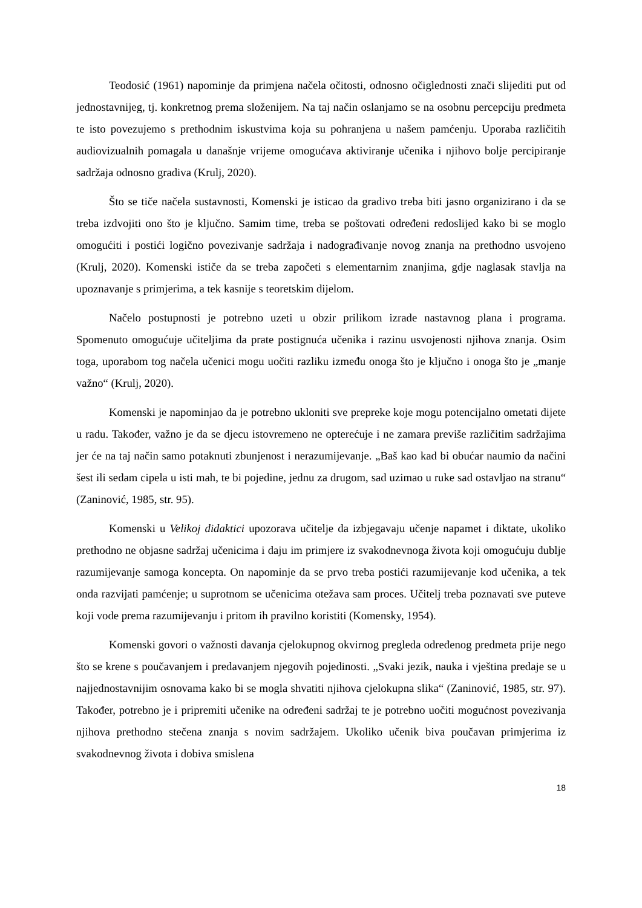Teodosić (1961) napominje da primjena načela očitosti, odnosno očiglednosti znači slijediti put od jednostavnijeg, tj. konkretnog prema složenijem. Na taj način oslanjamo se na osobnu percepciju predmeta te isto povezujemo s prethodnim iskustvima koja su pohranjena u našem pamćenju. Uporaba različitih audiovizualnih pomagala u današnje vrijeme omogućava aktiviranje učenika i njihovo bolje percipiranje sadržaja odnosno gradiva (Krulj, 2020).
Što se tiče načela sustavnosti, Komenski je isticao da gradivo treba biti jasno organizirano i da se treba izdvojiti ono što je ključno. Samim time, treba se poštovati određeni redoslijed kako bi se moglo omogućiti i postići logično povezivanje sadržaja i nadograđivanje novog znanja na prethodno usvojeno (Krulj, 2020). Komenski ističe da se treba započeti s elementarnim znanjima, gdje naglasak stavlja na upoznavanje s primjerima, a tek kasnije s teoretskim dijelom.
Načelo postupnosti je potrebno uzeti u obzir prilikom izrade nastavnog plana i programa. Spomenuto omogućuje učiteljima da prate postignuća učenika i razinu usvojenosti njihova znanja. Osim toga, uporabom tog načela učenici mogu uočiti razliku između onoga što je ključno i onoga što je „manje važno“ (Krulj, 2020).
Komenski je napominjao da je potrebno ukloniti sve prepreke koje mogu potencijalno ometati dijete u radu. Također, važno je da se djecu istovremeno ne opterećuje i ne zamara previše različitim sadržajima jer će na taj način samo potaknuti zbunjenost i nerazumijevanje. „Baš kao kad bi obućar naumio da načini šest ili sedam cipela u isti mah, te bi pojedine, jednu za drugom, sad uzimao u ruke sad ostavljao na stranu“ (Zaninović, 1985, str. 95).
Komenski u Velikoj didaktici upozorava učitelje da izbjegavaju učenje napamet i diktate, ukoliko prethodno ne objasne sadržaj učenicima i daju im primjere iz svakodnevnoga života koji omogućuju dublje razumijevanje samoga koncepta. On napominje da se prvo treba postići razumijevanje kod učenika, a tek onda razvijati pamćenje; u suprotnom se učenicima otežava sam proces. Učitelj treba poznavati sve puteve koji vode prema razumijevanju i pritom ih pravilno koristiti (Komensky, 1954).
Komenski govori o važnosti davanja cjelokupnog okvirnog pregleda određenog predmeta prije nego što se krene s poučavanjem i predavanjem njegovih pojedinosti. „Svaki jezik, nauka i vještina predaje se u najjednostavnijim osnovama kako bi se mogla shvatiti njihova cjelokupna slika“ (Zaninović, 1985, str. 97). Također, potrebno je i pripremiti učenike na određeni sadržaj te je potrebno uočiti mogućnost povezivanja njihova prethodno stečena znanja s novim sadržajem. Ukoliko učenik biva poučavan primjerima iz svakodnevnog života i dobiva smislena
18